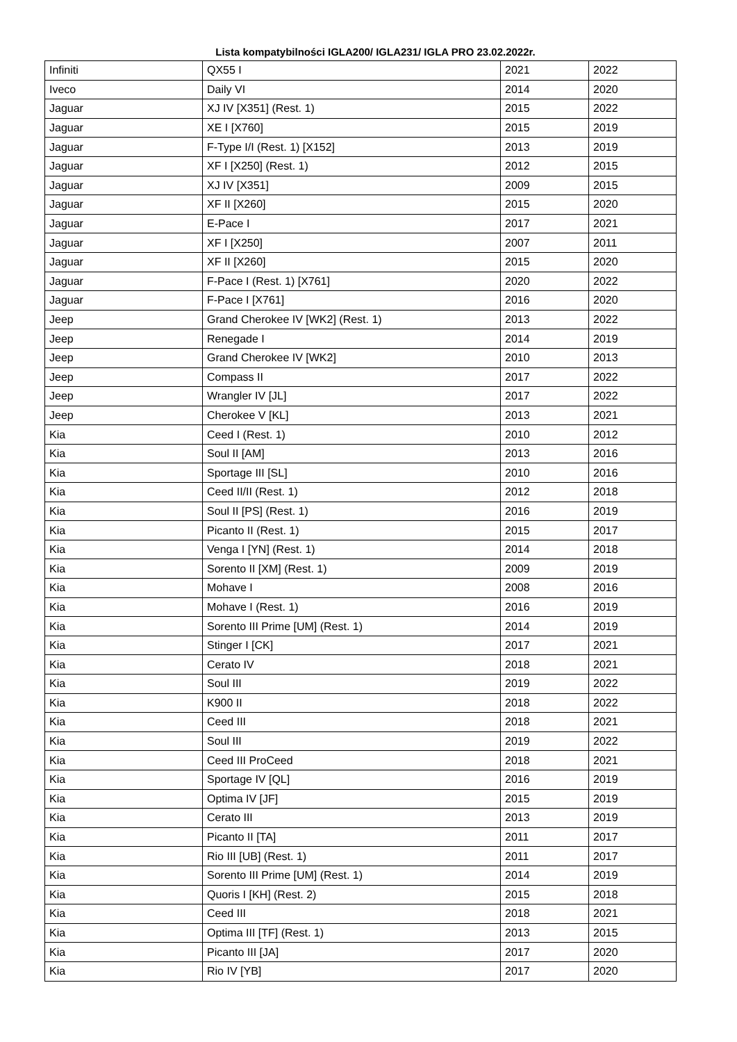Lista kompatybilności IGLA200/ IGLA231/ IGLA PRO 23.02.2022r.
| Infiniti | QX55 I | 2021 | 2022 |
| Iveco | Daily VI | 2014 | 2020 |
| Jaguar | XJ IV [X351] (Rest. 1) | 2015 | 2022 |
| Jaguar | XE I [X760] | 2015 | 2019 |
| Jaguar | F-Type I/I (Rest. 1) [X152] | 2013 | 2019 |
| Jaguar | XF I [X250] (Rest. 1) | 2012 | 2015 |
| Jaguar | XJ IV [X351] | 2009 | 2015 |
| Jaguar | XF II [X260] | 2015 | 2020 |
| Jaguar | E-Pace I | 2017 | 2021 |
| Jaguar | XF I [X250] | 2007 | 2011 |
| Jaguar | XF II [X260] | 2015 | 2020 |
| Jaguar | F-Pace I (Rest. 1) [X761] | 2020 | 2022 |
| Jaguar | F-Pace I [X761] | 2016 | 2020 |
| Jeep | Grand Cherokee IV [WK2] (Rest. 1) | 2013 | 2022 |
| Jeep | Renegade I | 2014 | 2019 |
| Jeep | Grand Cherokee IV [WK2] | 2010 | 2013 |
| Jeep | Compass II | 2017 | 2022 |
| Jeep | Wrangler IV [JL] | 2017 | 2022 |
| Jeep | Cherokee V [KL] | 2013 | 2021 |
| Kia | Ceed I (Rest. 1) | 2010 | 2012 |
| Kia | Soul II [AM] | 2013 | 2016 |
| Kia | Sportage III [SL] | 2010 | 2016 |
| Kia | Ceed II/II (Rest. 1) | 2012 | 2018 |
| Kia | Soul II [PS] (Rest. 1) | 2016 | 2019 |
| Kia | Picanto II (Rest. 1) | 2015 | 2017 |
| Kia | Venga I [YN] (Rest. 1) | 2014 | 2018 |
| Kia | Sorento II [XM] (Rest. 1) | 2009 | 2019 |
| Kia | Mohave I | 2008 | 2016 |
| Kia | Mohave I (Rest. 1) | 2016 | 2019 |
| Kia | Sorento III Prime [UM] (Rest. 1) | 2014 | 2019 |
| Kia | Stinger I [CK] | 2017 | 2021 |
| Kia | Cerato IV | 2018 | 2021 |
| Kia | Soul III | 2019 | 2022 |
| Kia | K900 II | 2018 | 2022 |
| Kia | Ceed III | 2018 | 2021 |
| Kia | Soul III | 2019 | 2022 |
| Kia | Ceed III ProCeed | 2018 | 2021 |
| Kia | Sportage IV [QL] | 2016 | 2019 |
| Kia | Optima IV [JF] | 2015 | 2019 |
| Kia | Cerato III | 2013 | 2019 |
| Kia | Picanto II [TA] | 2011 | 2017 |
| Kia | Rio III [UB] (Rest. 1) | 2011 | 2017 |
| Kia | Sorento III Prime [UM] (Rest. 1) | 2014 | 2019 |
| Kia | Quoris I [KH] (Rest. 2) | 2015 | 2018 |
| Kia | Ceed III | 2018 | 2021 |
| Kia | Optima III [TF] (Rest. 1) | 2013 | 2015 |
| Kia | Picanto III [JA] | 2017 | 2020 |
| Kia | Rio IV [YB] | 2017 | 2020 |